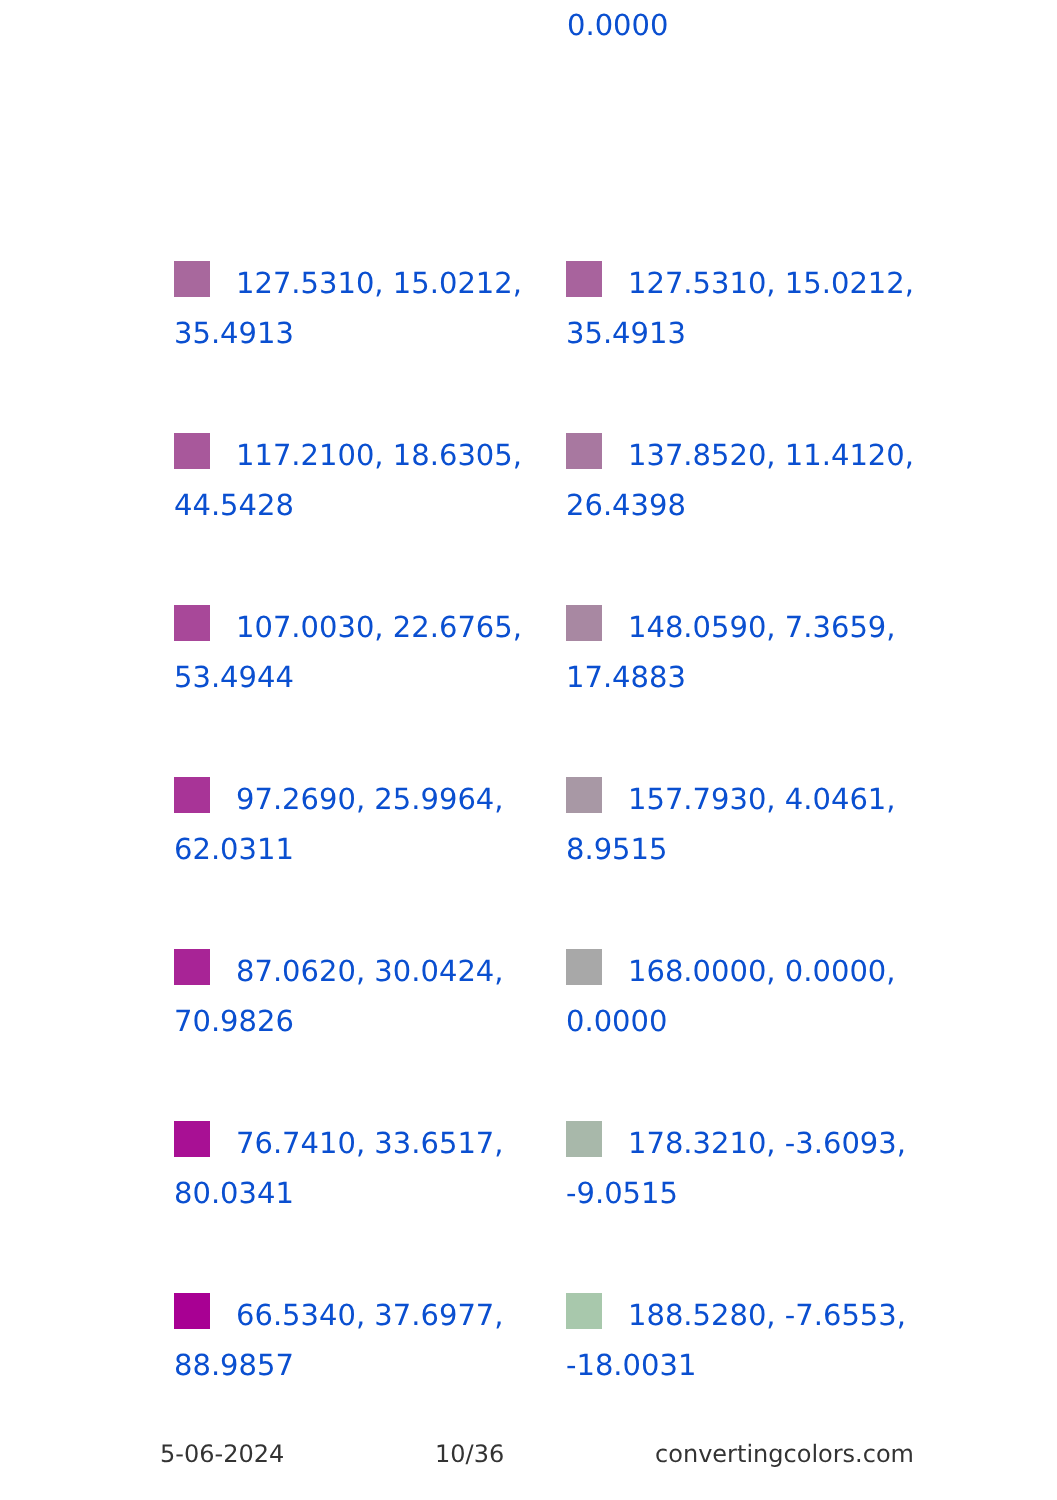0.0000
127.5310, 15.0212, 35.4913
127.5310, 15.0212, 35.4913
117.2100, 18.6305, 44.5428
137.8520, 11.4120, 26.4398
107.0030, 22.6765, 53.4944
148.0590, 7.3659, 17.4883
97.2690, 25.9964, 62.0311
157.7930, 4.0461, 8.9515
87.0620, 30.0424, 70.9826
168.0000, 0.0000, 0.0000
76.7410, 33.6517, 80.0341
178.3210, -3.6093, -9.0515
66.5340, 37.6977, 88.9857
188.5280, -7.6553, -18.0031
5-06-2024 10/36 convertingcolors.com